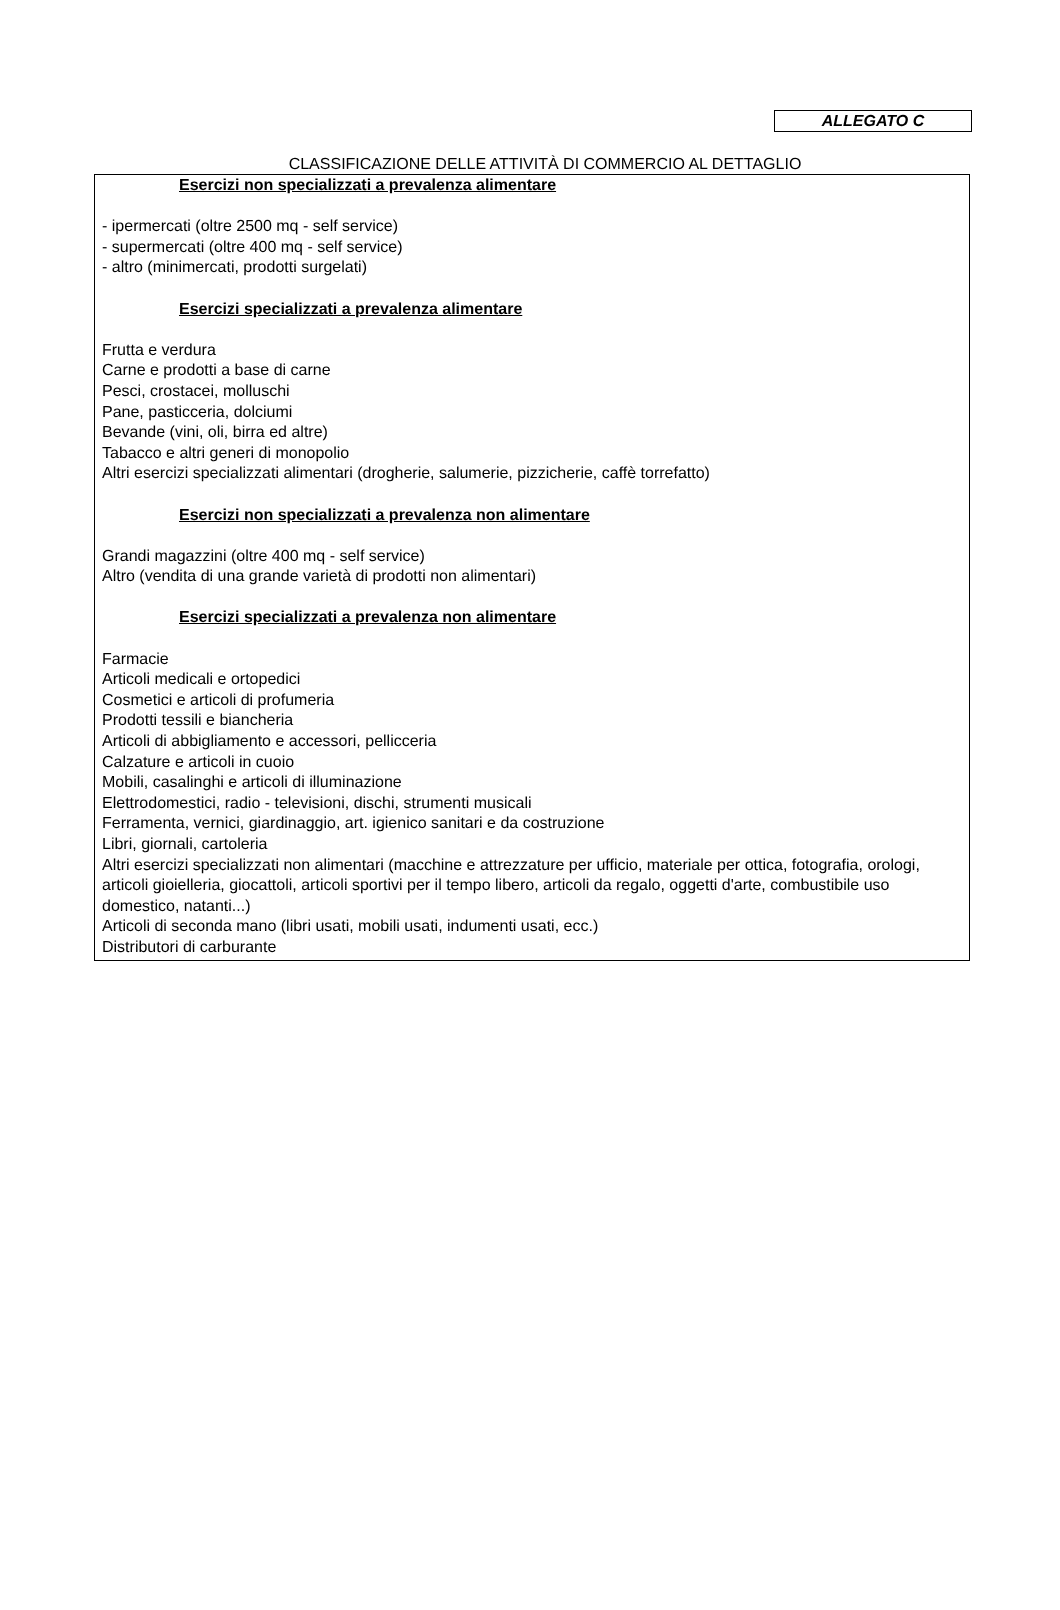ALLEGATO C
CLASSIFICAZIONE DELLE ATTIVITÀ DI COMMERCIO AL DETTAGLIO
Esercizi non specializzati a prevalenza alimentare
- ipermercati (oltre 2500 mq - self service)
- supermercati (oltre 400 mq - self service)
- altro (minimercati, prodotti surgelati)
Esercizi specializzati a prevalenza alimentare
Frutta e verdura
Carne e prodotti a base di carne
Pesci, crostacei, molluschi
Pane, pasticceria, dolciumi
Bevande (vini, oli, birra ed altre)
Tabacco e altri generi di monopolio
Altri esercizi specializzati alimentari (drogherie, salumerie, pizzicherie, caffè torrefatto)
Esercizi non specializzati a prevalenza non alimentare
Grandi magazzini (oltre 400 mq - self service)
Altro (vendita di una grande varietà di prodotti non alimentari)
Esercizi specializzati a prevalenza non alimentare
Farmacie
Articoli medicali e ortopedici
Cosmetici e articoli di profumeria
Prodotti tessili e biancheria
Articoli di abbigliamento e accessori, pellicceria
Calzature e articoli in cuoio
Mobili, casalinghi e articoli di illuminazione
Elettrodomestici, radio - televisioni, dischi, strumenti musicali
Ferramenta, vernici, giardinaggio, art. igienico sanitari e da costruzione
Libri, giornali, cartoleria
Altri esercizi specializzati non alimentari (macchine e attrezzature per ufficio, materiale per ottica, fotografia, orologi, articoli gioielleria, giocattoli, articoli sportivi per il tempo libero, articoli da regalo, oggetti d'arte, combustibile uso domestico, natanti...)
Articoli di seconda mano (libri usati, mobili usati, indumenti usati, ecc.)
Distributori di carburante